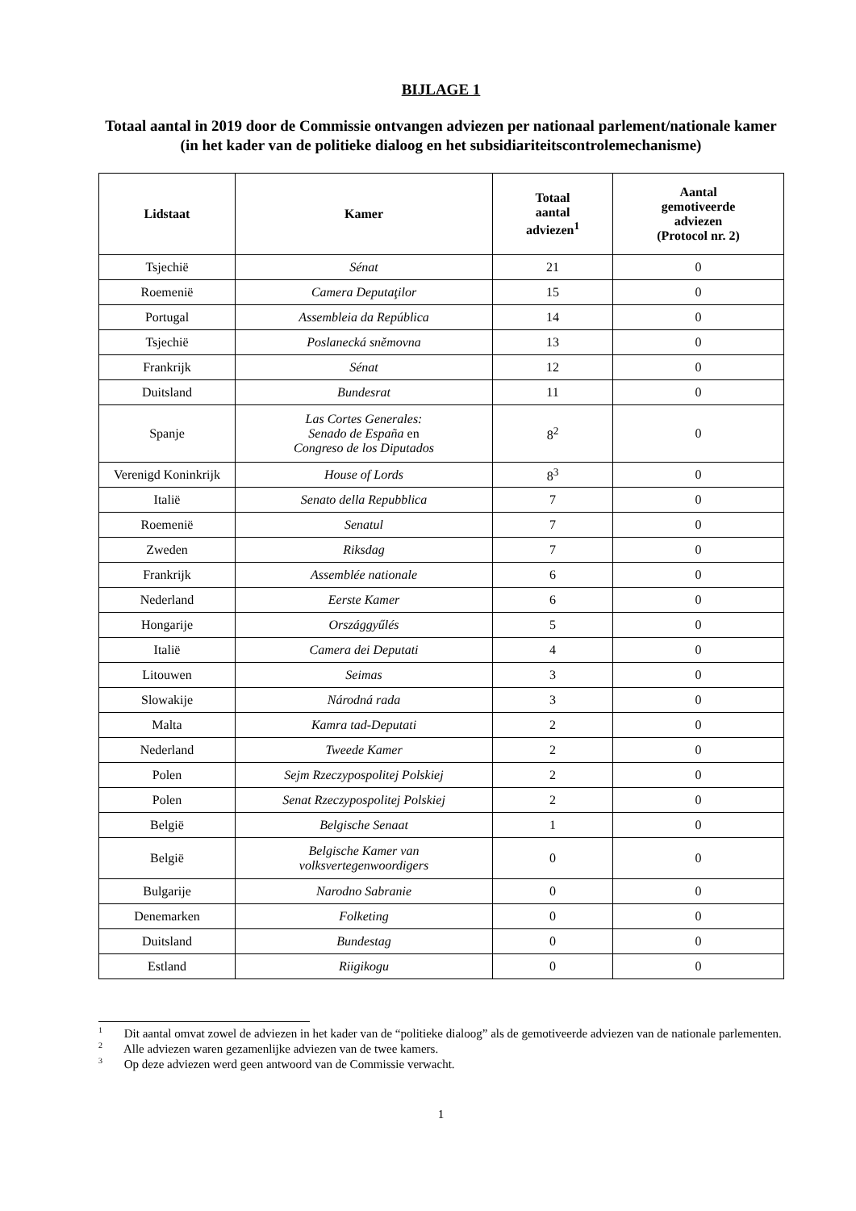BIJLAGE 1
Totaal aantal in 2019 door de Commissie ontvangen adviezen per nationaal parlement/nationale kamer (in het kader van de politieke dialoog en het subsidiariteitscontrolemechanisme)
| Lidstaat | Kamer | Totaal aantal adviezen<sup>1</sup> | Aantal gemotiveerde adviezen (Protocol nr. 2) |
| --- | --- | --- | --- |
| Tsjechië | Sénat | 21 | 0 |
| Roemenië | Camera Deputaţilor | 15 | 0 |
| Portugal | Assembleia da República | 14 | 0 |
| Tsjechië | Poslanecká sněmovna | 13 | 0 |
| Frankrijk | Sénat | 12 | 0 |
| Duitsland | Bundesrat | 11 | 0 |
| Spanje | Las Cortes Generales: Senado de España en Congreso de los Diputados | 8<sup>2</sup> | 0 |
| Verenigd Koninkrijk | House of Lords | 8<sup>3</sup> | 0 |
| Italië | Senato della Repubblica | 7 | 0 |
| Roemenië | Senatul | 7 | 0 |
| Zweden | Riksdag | 7 | 0 |
| Frankrijk | Assemblée nationale | 6 | 0 |
| Nederland | Eerste Kamer | 6 | 0 |
| Hongarije | Országgyűlés | 5 | 0 |
| Italië | Camera dei Deputati | 4 | 0 |
| Litouwen | Seimas | 3 | 0 |
| Slowakije | Národná rada | 3 | 0 |
| Malta | Kamra tad-Deputati | 2 | 0 |
| Nederland | Tweede Kamer | 2 | 0 |
| Polen | Sejm Rzeczypospolitej Polskiej | 2 | 0 |
| Polen | Senat Rzeczypospolitej Polskiej | 2 | 0 |
| België | Belgische Senaat | 1 | 0 |
| België | Belgische Kamer van volksvertegenwoordigers | 0 | 0 |
| Bulgarije | Narodno Sabranie | 0 | 0 |
| Denemarken | Folketing | 0 | 0 |
| Duitsland | Bundestag | 0 | 0 |
| Estland | Riigikogu | 0 | 0 |
<sup>1</sup> Dit aantal omvat zowel de adviezen in het kader van de “politieke dialoog” als de gemotiveerde adviezen van de nationale parlementen.
<sup>2</sup> Alle adviezen waren gezamenlijke adviezen van de twee kamers.
<sup>3</sup> Op deze adviezen werd geen antwoord van de Commissie verwacht.
1